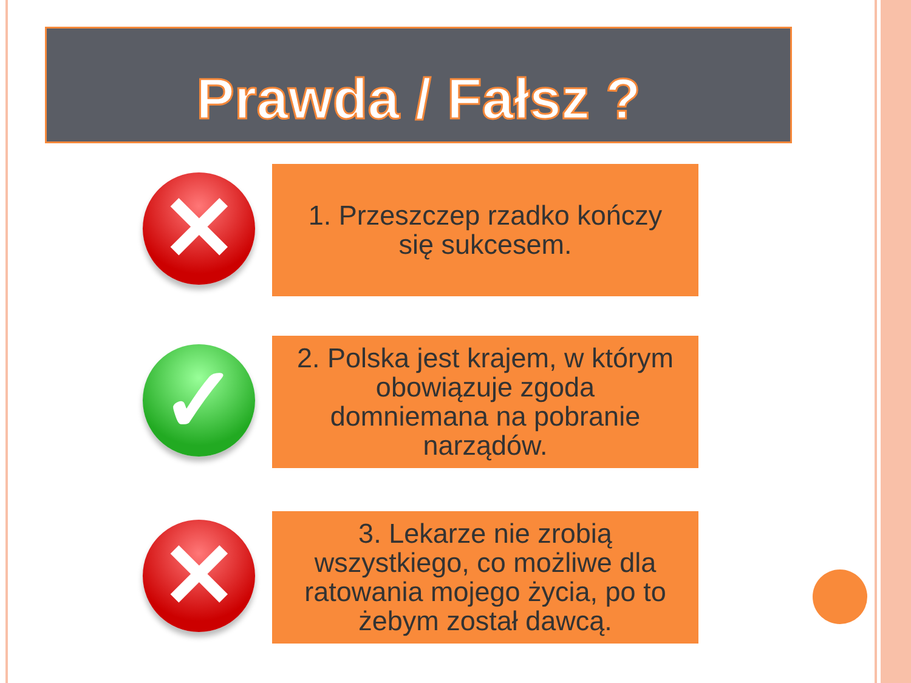Prawda / Fałsz ?
✕
1. Przeszczep rzadko kończy
się sukcesem.
✓
2. Polska jest krajem, w którym
obowiązuje zgoda
domniemana na pobranie
narządów.
✕
3. Lekarze nie zrobią
wszystkiego, co możliwe dla
ratowania mojego życia, po to
żebym został dawcą.